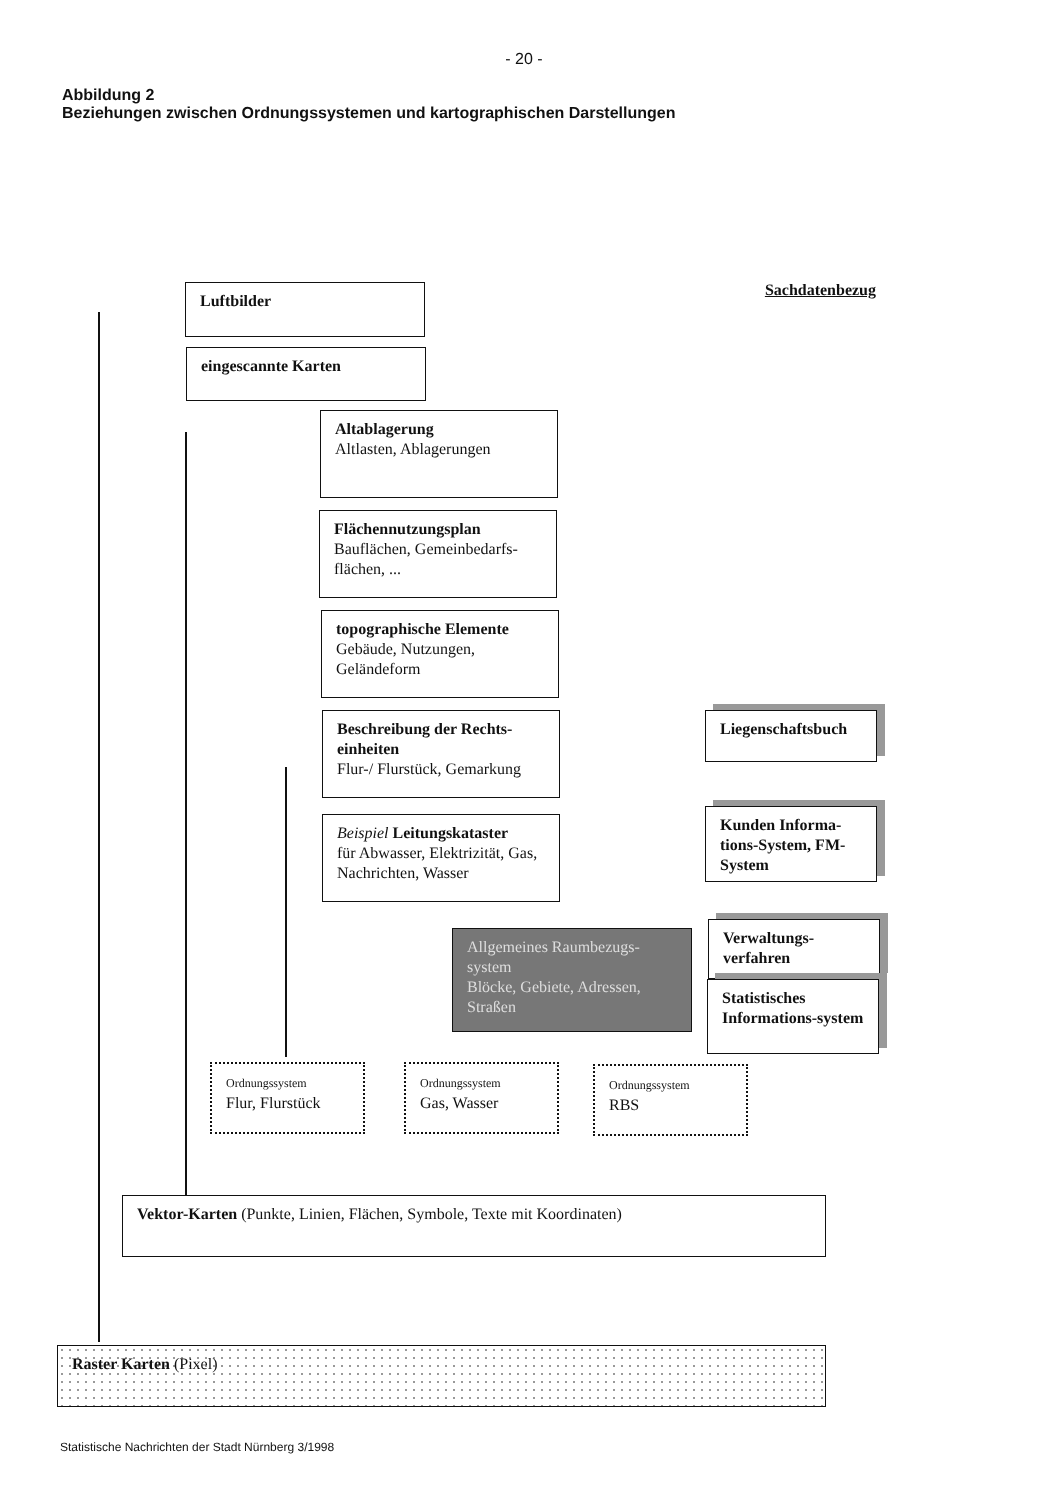- 20 -
Abbildung 2
Beziehungen zwischen Ordnungssystemen und kartographischen Darstellungen
Luftbilder
eingescannte Karten
Sachdatenbezug
Altablagerung
Altlasten, Ablagerungen
Flächennutzungsplan
Bauflächen, Gemeinbedarfs-flächen, ...
topographische Elemente
Gebäude, Nutzungen, Geländeform
Beschreibung der Rechts-einheiten
Flur-/ Flurstück, Gemarkung
Beispiel Leitungskataster
für Abwasser, Elektrizität, Gas, Nachrichten, Wasser
Liegenschaftsbuch
Kunden Informa-tions-System, FM-System
Allgemeines Raumbezugs-system
Blöcke, Gebiete, Adressen, Straßen
Verwaltungs-verfahren
Statistisches Informations-system
Ordnungssystem
Flur, Flurstück
Ordnungssystem
Gas, Wasser
Ordnungssystem
RBS
Vektor-Karten (Punkte, Linien, Flächen, Symbole, Texte mit Koordinaten)
Raster Karten (Pixel)
Statistische Nachrichten der Stadt Nürnberg 3/1998